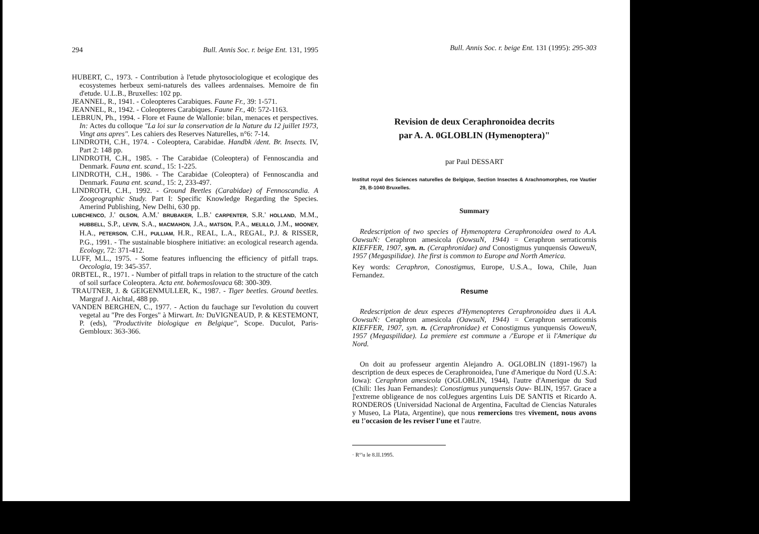294 Bull. Annis Soc. r. beige Ent. 131, 1995
HUBERT, C., 1973. - Contribution à l'etude phytosociologique et ecologique des ecosystemes herbeux semi-naturels des vallees ardennaises. Memoire de fin d'etude. U.L.B., Bruxelles: 102 pp.
JEANNEL, R., 1941. - Coleopteres Carabiques. Faune Fr., 39: 1-571.
JEANNEL, R., 1942. - Coleopteres Carabiques. Faune Fr., 40: 572-1163.
LEBRUN, Ph., 1994. - Flore et Faune de Wallonie: bilan, menaces et perspectives. In: Actes du colloque "La loi sur la conservation de la Nature du 12 juillet 1973, Vingt ans apres". Les cahiers des Reserves Naturelles, n°6: 7-14.
LINDROTH, C.H., 1974. - Coleoptera, Carabidae. Handbk /dent. Br. Insects. IV, Part 2: 148 pp.
LINDROTH, C.H., 1985. - The Carabidae (Coleoptera) of Fennoscandia and Denmark. Fauna ent. scand., 15: 1-225.
LINDROTH, C.H., 1986. - The Carabidae (Coleoptera) of Fennoscandia and Denmark. Fauna ent. scand., 15: 2, 233-497.
LINDROTH, C.H., 1992. - Ground Beetles (Carabidae) of Fennoscandia. A Zoogeographic Study. Part I: Specific Knowledge Regarding the Species. Amerind Publishing, New Delhi, 630 pp.
LUBCHENCO, J.' OLSON, A.M.' BRUBAKER, L.B.' CARPENTER, S.R.' HOLLAND, M.M., HUBBELL, S.P., LEVIN, S.A., MACMAHON, J.A., MATSON, P.A., MELILLO, J.M., MOONEY, H.A., PETERSON, C.H., PULLIAM, H.R., REAL, L.A., REGAL, P.J. & RISSER, P.G., 1991. - The sustainable biosphere initiative: an ecological research agenda. Ecology, 72: 371-412.
LUFF, M.L., 1975. - Some features influencing the efficiency of pitfall traps. Oecologia, 19: 345-357.
0RBTEL, R., 1971. - Number of pitfall traps in relation to the structure of the catch of soil surface Coleoptera. Acta ent. bohemoslovaca 68: 300-309.
TRAUTNER, J. & GEIGENMULLER, K., 1987. - Tiger beetles. Ground beetles. Margraf J. Aichtal, 488 pp.
VANDEN BERGHEN, C., 1977. - Action du fauchage sur l'evolution du couvert vegetal au "Pre des Forges" à Mirwart. In: DuVIGNEAUD, P. & KESTEMONT, P. (eds), "Productivite biologique en Belgique", Scope. Duculot, Paris-Gembloux: 363-366.
Bull. Annis Soc. r. beige Ent. 131 (1995): 295-303
Revision de deux Ceraphronoidea decrits
par A. A. 0GLOBLIN (Hymenoptera)"
par Paul DESSART
Institut royal des Sciences naturelles de Belgique, Section Insectes & Arachnomorphes, roe Vautier 29, B-1040 Bruxelles.
Summary
Redescription of two species of Hymenoptera Ceraphronoidea owed to A.A. OawsuN: Ceraphron amesicola (OowsuN, 1944) = Ceraphron serraticornis KIEFFER, 1907, syn. n. (Ceraphronidae) and Conostigmus yunquensis OaweuN, 1957 (Megaspilidae). 1he first is common to Europe and North America.
Key words: Ceraphron, Conostigmus, Europe, U.S.A., Iowa, Chile, Juan Fernandez.
Resume
Redescription de deux especes d'Hymenopteres Ceraphronoidea dues ii A.A. OowsuN: Ceraphron amesicola (OawsuN, 1944) = Ceraphron serraticomis KIEFFER, 1907, syn. n. (Ceraphronidae) et Conostigmus yunquensis OoweuN, 1957 (Megaspilidae). La premiere est commune a /'Europe et ii l'Amerique du Nord.
On doit au professeur argentin Alejandro A. OGLOBLIN (1891-1967) la description de deux especes de Ceraphronoidea, l'une d'Amerique du Nord (U.S.A: Iowa): Ceraphron amesicola (OGLOBLIN, 1944), l'autre d'Amerique du Sud (Chili: 1les Juan Fernandes): Conostigmus yunquensis Oaw- BLIN, 1957. Grace a ]'extreme obligeance de nos colJegues argentins Luis DE SANTIS et Ricardo A. RONDEROS (Universidad Nacional de Argentina, Facultad de Ciencias Naturales y Museo, La Plata, Argentine), que nous remercions tres vivement, nous avons eu !'occasion de les reviser l'une et l'autre.
· R°'u le 8.II.1995.